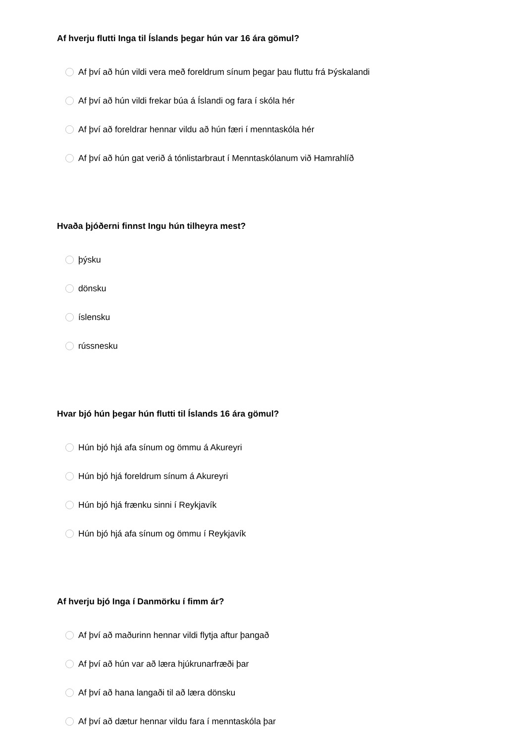Af hverju flutti Inga til Íslands þegar hún var 16 ára gömul?
Af því að hún vildi vera með foreldrum sínum þegar þau fluttu frá Þýskalandi
Af því að hún vildi frekar búa á Íslandi og fara í skóla hér
Af því að foreldrar hennar vildu að hún færi í menntaskóla hér
Af því að hún gat verið á tónlistarbraut í Menntaskólanum við Hamrahlíð
Hvaða þjóðerni finnst Ingu hún tilheyra mest?
þýsku
dönsku
íslensku
rússnesku
Hvar bjó hún þegar hún flutti til Íslands 16 ára gömul?
Hún bjó hjá afa sínum og ömmu á Akureyri
Hún bjó hjá foreldrum sínum á Akureyri
Hún bjó hjá frænku sinni í Reykjavík
Hún bjó hjá afa sínum og ömmu í Reykjavík
Af hverju bjó Inga í Danmörku í fimm ár?
Af því að maðurinn hennar vildi flytja aftur þangað
Af því að hún var að læra hjúkrunarfræði þar
Af því að hana langaði til að læra dönsku
Af því að dætur hennar vildu fara í menntaskóla þar